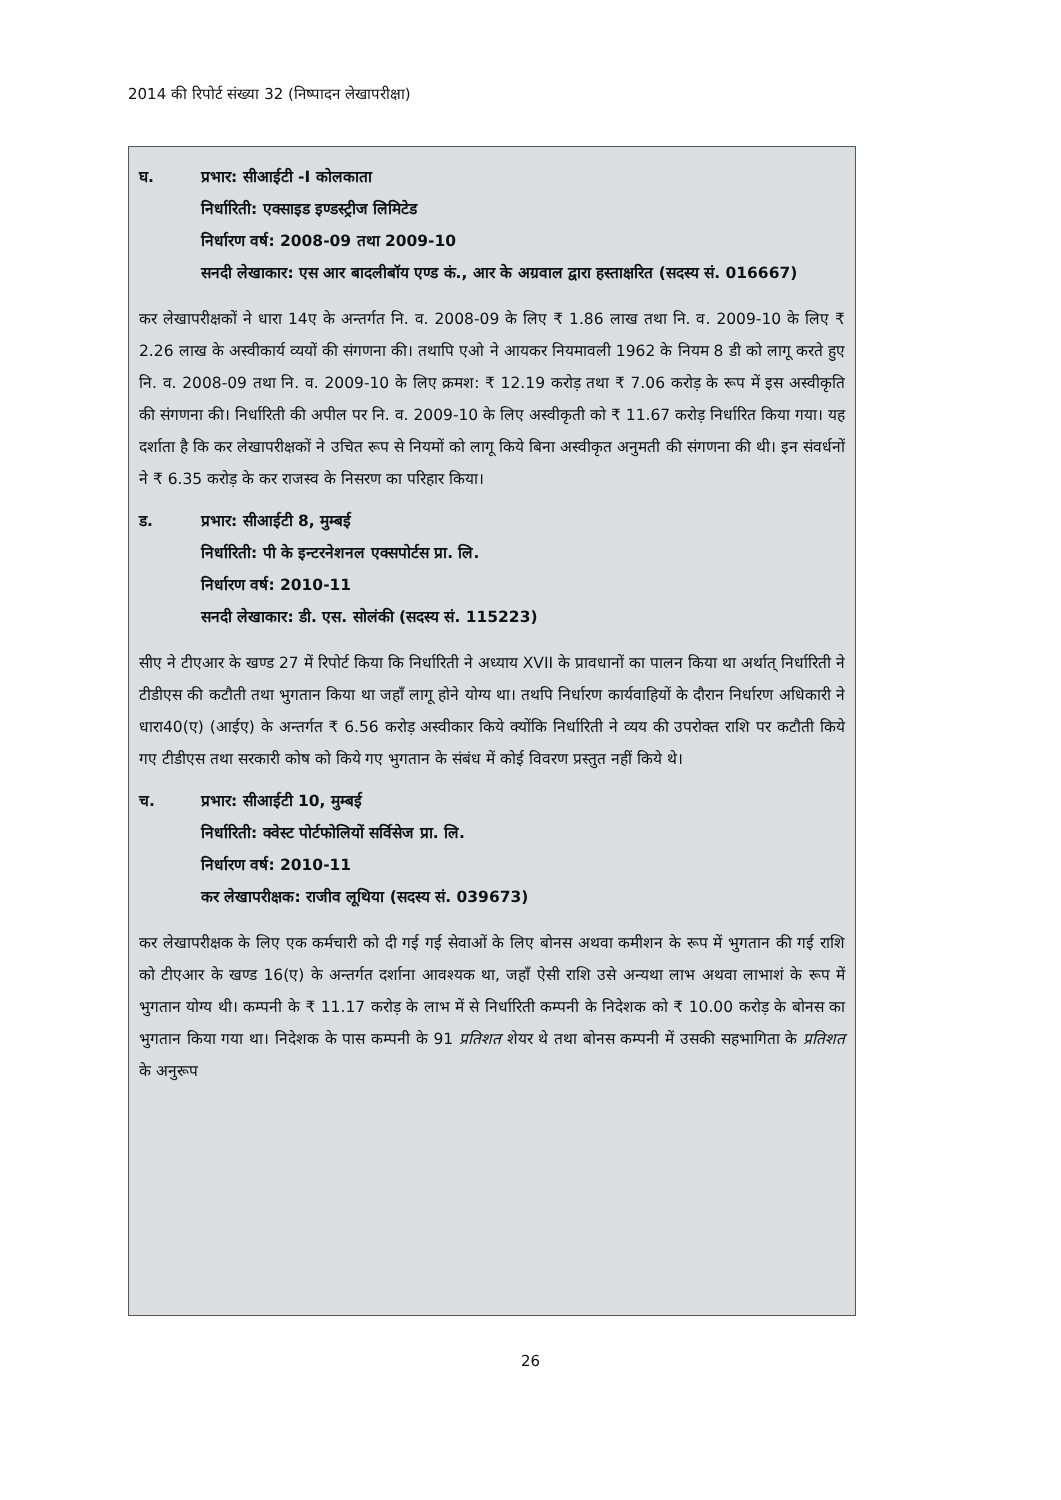2014 की रिपोर्ट संख्या 32 (निष्पादन लेखापरीक्षा)
घ. प्रभार: सीआईटी -I कोलकाता
निर्धारिती: एक्साइड इण्डस्ट्रीज लिमिटेड
निर्धारण वर्ष: 2008-09 तथा 2009-10
सनदी लेखाकार: एस आर बादलीबॉय एण्ड कं., आर के अग्रवाल द्वारा हस्ताक्षरित (सदस्य सं. 016667)
कर लेखापरीक्षकों ने धारा 14ए के अन्तर्गत नि. व. 2008-09 के लिए ₹ 1.86 लाख तथा नि. व. 2009-10 के लिए ₹ 2.26 लाख के अस्वीकार्य व्ययों की संगणना की। तथापि एओ ने आयकर नियमावली 1962 के नियम 8 डी को लागू करते हुए नि. व. 2008-09 तथा नि. व. 2009-10 के लिए क्रमश: ₹ 12.19 करोड़ तथा ₹ 7.06 करोड़ के रूप में इस अस्वीकृति की संगणना की। निर्धारिती की अपील पर नि. व. 2009-10 के लिए अस्वीकृती को ₹ 11.67 करोड़ निर्धारित किया गया। यह दर्शाता है कि कर लेखापरीक्षकों ने उचित रूप से नियमों को लागू किये बिना अस्वीकृत अनुमती की संगणना की थी। इन संवर्धनों ने ₹ 6.35 करोड़ के कर राजस्व के निसरण का परिहार किया।
ड. प्रभार: सीआईटी 8, मुम्बई
निर्धारिती: पी के इन्टरनेशनल एक्सपोर्टस प्रा. लि.
निर्धारण वर्ष: 2010-11
सनदी लेखाकार: डी. एस. सोलंकी (सदस्य सं. 115223)
सीए ने टीएआर के खण्ड 27 में रिपोर्ट किया कि निर्धारिती ने अध्याय XVII के प्रावधानों का पालन किया था अर्थात् निर्धारिती ने टीडीएस की कटौती तथा भुगतान किया था जहाँ लागू होने योग्य था। तथपि निर्धारण कार्यवाहियों के दौरान निर्धारण अधिकारी ने धारा40(ए) (आईए) के अन्तर्गत ₹ 6.56 करोड़ अस्वीकार किये क्योंकि निर्धारिती ने व्यय की उपरोक्त राशि पर कटौती किये गए टीडीएस तथा सरकारी कोष को किये गए भुगतान के संबंध में कोई विवरण प्रस्तुत नहीं किये थे।
च. प्रभार: सीआईटी 10, मुम्बई
निर्धारिती: क्वेस्ट पोर्टफोलियों सर्विसेज प्रा. लि.
निर्धारण वर्ष: 2010-11
कर लेखापरीक्षक: राजीव लूथिया (सदस्य सं. 039673)
कर लेखापरीक्षक के लिए एक कर्मचारी को दी गई गई सेवाओं के लिए बोनस अथवा कमीशन के रूप में भुगतान की गई राशि को टीएआर के खण्ड 16(ए) के अन्तर्गत दर्शाना आवश्यक था, जहाँ ऐसी राशि उसे अन्यथा लाभ अथवा लाभाशं के रूप में भुगतान योग्य थी। कम्पनी के ₹ 11.17 करोड़ के लाभ में से निर्धारिती कम्पनी के निदेशक को ₹ 10.00 करोड़ के बोनस का भुगतान किया गया था। निदेशक के पास कम्पनी के 91 प्रतिशत शेयर थे तथा बोनस कम्पनी में उसकी सहभागिता के प्रतिशत के अनुरूप
26